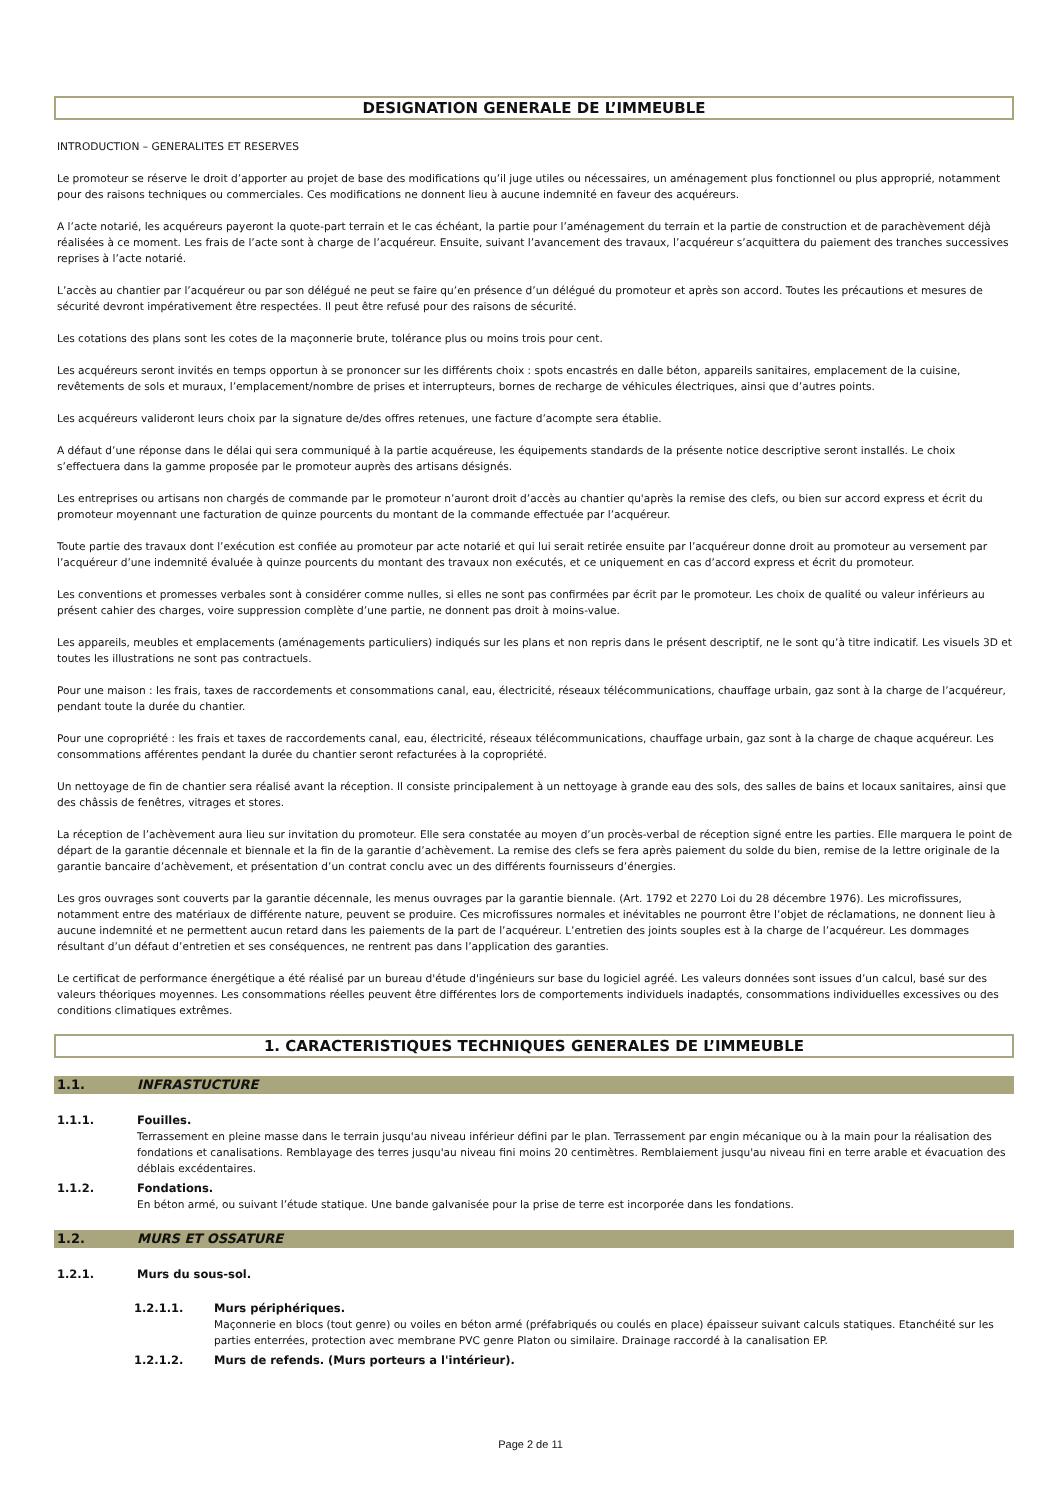DESIGNATION GENERALE DE L’IMMEUBLE
INTRODUCTION – GENERALITES ET RESERVES
Le promoteur se réserve le droit d’apporter au projet de base des modifications qu’il juge utiles ou nécessaires, un aménagement plus fonctionnel ou plus approprié, notamment pour des raisons techniques ou commerciales. Ces modifications ne donnent lieu à aucune indemnité en faveur des acquéreurs.
A l’acte notarié, les acquéreurs payeront la quote-part terrain et le cas échéant, la partie pour l’aménagement du terrain et la partie de construction et de parachèvement déjà réalisées à ce moment. Les frais de l’acte sont à charge de l’acquéreur. Ensuite, suivant l’avancement des travaux, l’acquéreur s’acquittera du paiement des tranches successives reprises à l’acte notarié.
L’accès au chantier par l’acquéreur ou par son délégué ne peut se faire qu’en présence d’un délégué du promoteur et après son accord. Toutes les précautions et mesures de sécurité devront impérativement être respectées. Il peut être refusé pour des raisons de sécurité.
Les cotations des plans sont les cotes de la maçonnerie brute, tolérance plus ou moins trois pour cent.
Les acquéreurs seront invités en temps opportun à se prononcer sur les différents choix : spots encastrés en dalle béton, appareils sanitaires, emplacement de la cuisine, revêtements de sols et muraux, l’emplacement/nombre de prises et interrupteurs, bornes de recharge de véhicules électriques, ainsi que d’autres points.
Les acquéreurs valideront leurs choix par la signature de/des offres retenues, une facture d’acompte sera établie.
A défaut d’une réponse dans le délai qui sera communiqué à la partie acquéreuse, les équipements standards de la présente notice descriptive seront installés. Le choix s’effectuera dans la gamme proposée par le promoteur auprès des artisans désignés.
Les entreprises ou artisans non chargés de commande par le promoteur n’auront droit d’accès au chantier qu'après la remise des clefs, ou bien sur accord express et écrit du promoteur moyennant une facturation de quinze pourcents du montant de la commande effectuée par l’acquéreur.
Toute partie des travaux dont l’exécution est confiée au promoteur par acte notarié et qui lui serait retirée ensuite par l’acquéreur donne droit au promoteur au versement par l’acquéreur d’une indemnité évaluée à quinze pourcents du montant des travaux non exécutés, et ce uniquement en cas d’accord express et écrit du promoteur.
Les conventions et promesses verbales sont à considérer comme nulles, si elles ne sont pas confirmées par écrit par le promoteur. Les choix de qualité ou valeur inférieurs au présent cahier des charges, voire suppression complète d’une partie, ne donnent pas droit à moins-value.
Les appareils, meubles et emplacements (aménagements particuliers) indiqués sur les plans et non repris dans le présent descriptif, ne le sont qu’à titre indicatif. Les visuels 3D et toutes les illustrations ne sont pas contractuels.
Pour une maison : les frais, taxes de raccordements et consommations canal, eau, électricité, réseaux télécommunications, chauffage urbain, gaz sont à la charge de l’acquéreur, pendant toute la durée du chantier.
Pour une copropriété : les frais et taxes de raccordements canal, eau, électricité, réseaux télécommunications, chauffage urbain, gaz sont à la charge de chaque acquéreur. Les consommations afférentes pendant la durée du chantier seront refacturées à la copropriété.
Un nettoyage de fin de chantier sera réalisé avant la réception. Il consiste principalement à un nettoyage à grande eau des sols, des salles de bains et locaux sanitaires, ainsi que des châssis de fenêtres, vitrages et stores.
La réception de l’achèvement aura lieu sur invitation du promoteur. Elle sera constatée au moyen d’un procès-verbal de réception signé entre les parties. Elle marquera le point de départ de la garantie décennale et biennale et la fin de la garantie d’achèvement. La remise des clefs se fera après paiement du solde du bien, remise de la lettre originale de la garantie bancaire d’achèvement, et présentation d’un contrat conclu avec un des différents fournisseurs d’énergies.
Les gros ouvrages sont couverts par la garantie décennale, les menus ouvrages par la garantie biennale. (Art. 1792 et 2270 Loi du 28 décembre 1976). Les microfissures, notamment entre des matériaux de différente nature, peuvent se produire. Ces microfissures normales et inévitables ne pourront être l’objet de réclamations, ne donnent lieu à aucune indemnité et ne permettent aucun retard dans les paiements de la part de l’acquéreur. L’entretien des joints souples est à la charge de l’acquéreur. Les dommages résultant d’un défaut d’entretien et ses conséquences, ne rentrent pas dans l’application des garanties.
Le certificat de performance énergétique a été réalisé par un bureau d'étude d'ingénieurs sur base du logiciel agréé. Les valeurs données sont issues d’un calcul, basé sur des valeurs théoriques moyennes. Les consommations réelles peuvent être différentes lors de comportements individuels inadaptés, consommations individuelles excessives ou des conditions climatiques extrêmes.
1. CARACTERISTIQUES TECHNIQUES GENERALES DE L’IMMEUBLE
1.1. INFRASTUCTURE
1.1.1. Fouilles.
Terrassement en pleine masse dans le terrain jusqu'au niveau inférieur défini par le plan. Terrassement par engin mécanique ou à la main pour la réalisation des fondations et canalisations. Remblayage des terres jusqu'au niveau fini moins 20 centimètres. Remblaiement jusqu'au niveau fini en terre arable et évacuation des déblais excédentaires.
1.1.2. Fondations.
En béton armé, ou suivant l’étude statique. Une bande galvanisée pour la prise de terre est incorporée dans les fondations.
1.2. MURS ET OSSATURE
1.2.1. Murs du sous-sol.
1.2.1.1. Murs périphériques.
Maçonnerie en blocs (tout genre) ou voiles en béton armé (préfabriqués ou coulés en place) épaisseur suivant calculs statiques. Etanchéité sur les parties enterrées, protection avec membrane PVC genre Platon ou similaire. Drainage raccordé à la canalisation EP.
1.2.1.2. Murs de refends. (Murs porteurs a l'intérieur).
Page 2 de 11